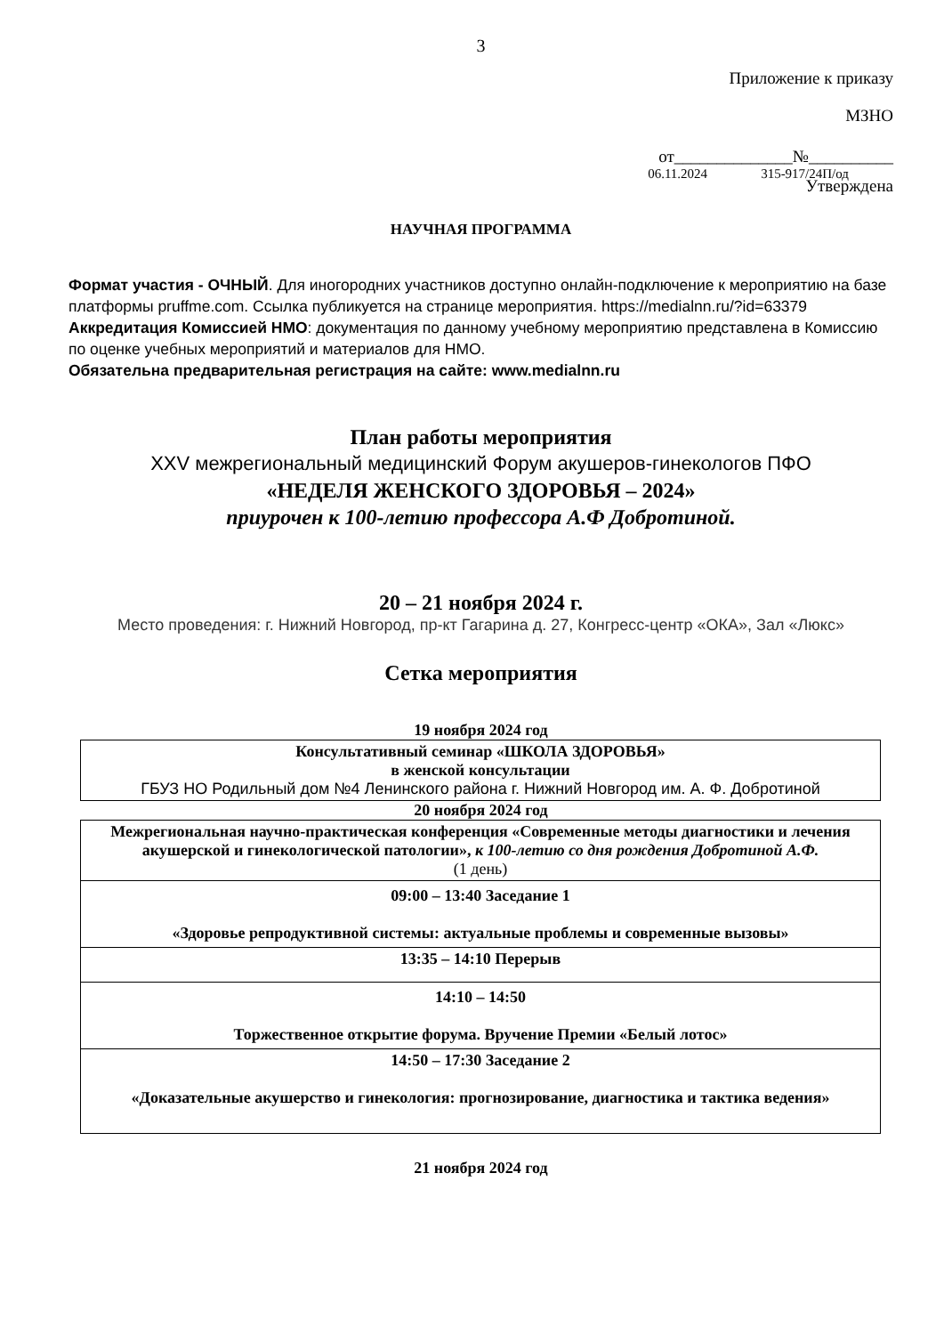3
Приложение к приказу
МЗНО
от______________№__________
06.11.2024 315-917/24П/од
Утверждена
НАУЧНАЯ ПРОГРАММА
Формат участия - ОЧНЫЙ. Для иногородних участников доступно онлайн-подключение к мероприятию на базе платформы pruffme.com. Ссылка публикуется на странице мероприятия. https://medialnn.ru/?id=63379
Аккредитация Комиссией НМО: документация по данному учебному мероприятию представлена в Комиссию по оценке учебных мероприятий и материалов для НМО.
Обязательна предварительная регистрация на сайте: www.medialnn.ru
План работы мероприятия
XXV межрегиональный медицинский Форум акушеров-гинекологов ПФО
«НЕДЕЛЯ ЖЕНСКОГО ЗДОРОВЬЯ – 2024»
приурочен к 100-летию профессора А.Ф Добротиной.
20 – 21 ноября 2024 г.
Место проведения: г. Нижний Новгород, пр-кт Гагарина д. 27, Конгресс-центр «ОКА», Зал «Люкс»
Сетка мероприятия
19 ноября 2024 год
| Консультативный семинар «ШКОЛА ЗДОРОВЬЯ» в женской консультации ГБУЗ НО Родильный дом №4 Ленинского района г. Нижний Новгород им. А. Ф. Добротиной |
20 ноября 2024 год
| Межрегиональная научно-практическая конференция «Современные методы диагностики и лечения акушерской и гинекологической патологии», к 100-летию со дня рождения Добротиной А.Ф. (1 день) |
| 09:00 – 13:40 Заседание 1 «Здоровье репродуктивной системы: актуальные проблемы и современные вызовы» |
| 13:35 – 14:10 Перерыв |
| 14:10 – 14:50 Торжественное открытие форума. Вручение Премии «Белый лотос» |
| 14:50 – 17:30 Заседание 2 «Доказательные акушерство и гинекология: прогнозирование, диагностика и тактика ведения» |
21 ноября 2024 год